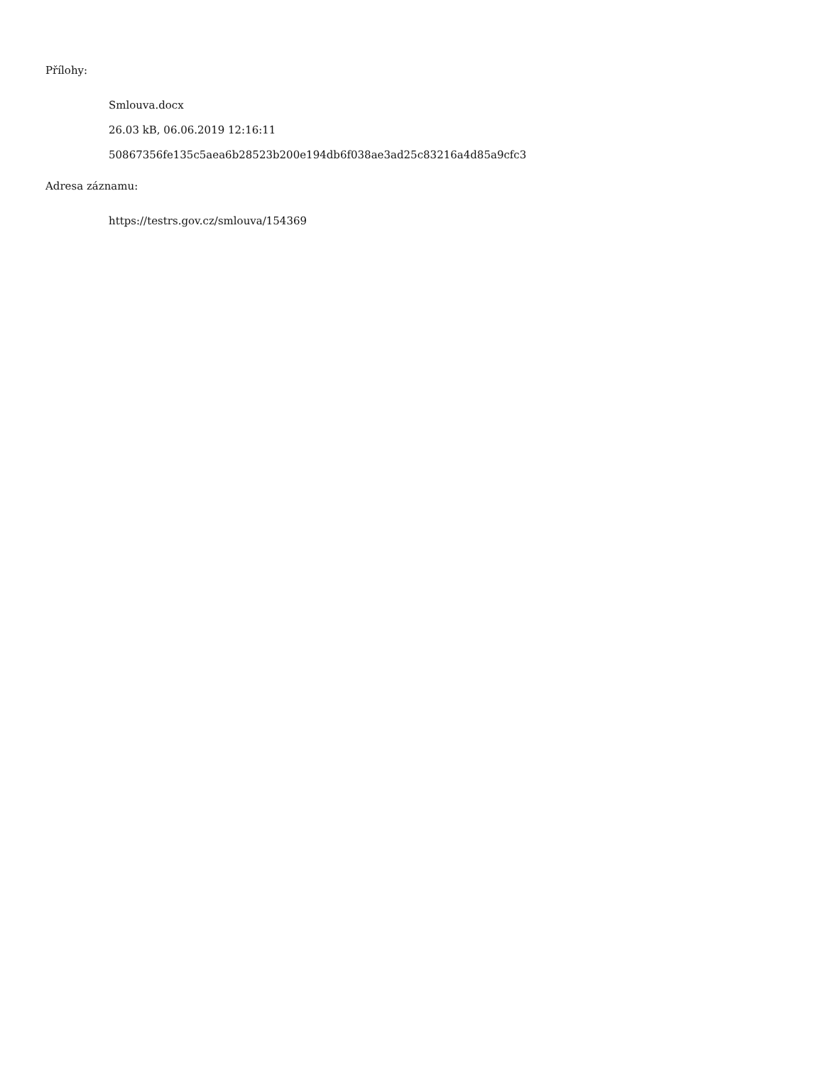Přílohy:
Smlouva.docx
26.03 kB, 06.06.2019 12:16:11
50867356fe135c5aea6b28523b200e194db6f038ae3ad25c83216a4d85a9cfc3
Adresa záznamu:
https://testrs.gov.cz/smlouva/154369